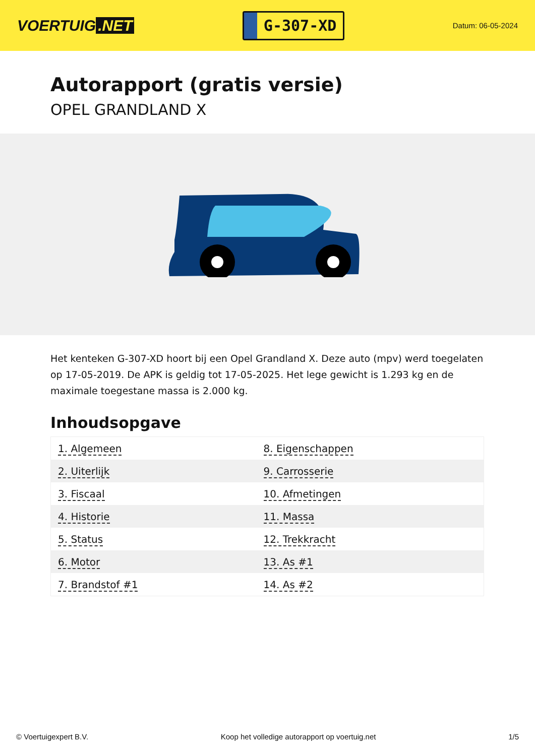VOERTUIG.NET
G-307-XD
Datum: 06-05-2024
Autorapport (gratis versie)
OPEL GRANDLAND X
Het kenteken G-307-XD hoort bij een Opel Grandland X. Deze auto (mpv) werd toegelaten op 17-05-2019. De APK is geldig tot 17-05-2025. Het lege gewicht is 1.293 kg en de maximale toegestane massa is 2.000 kg.
Inhoudsopgave
| 1. Algemeen | 8. Eigenschappen |
| 2. Uiterlijk | 9. Carrosserie |
| 3. Fiscaal | 10. Afmetingen |
| 4. Historie | 11. Massa |
| 5. Status | 12. Trekkracht |
| 6. Motor | 13. As #1 |
| 7. Brandstof #1 | 14. As #2 |
© Voertuigexpert B.V. Koop het volledige autorapport op voertuig.net 1/5